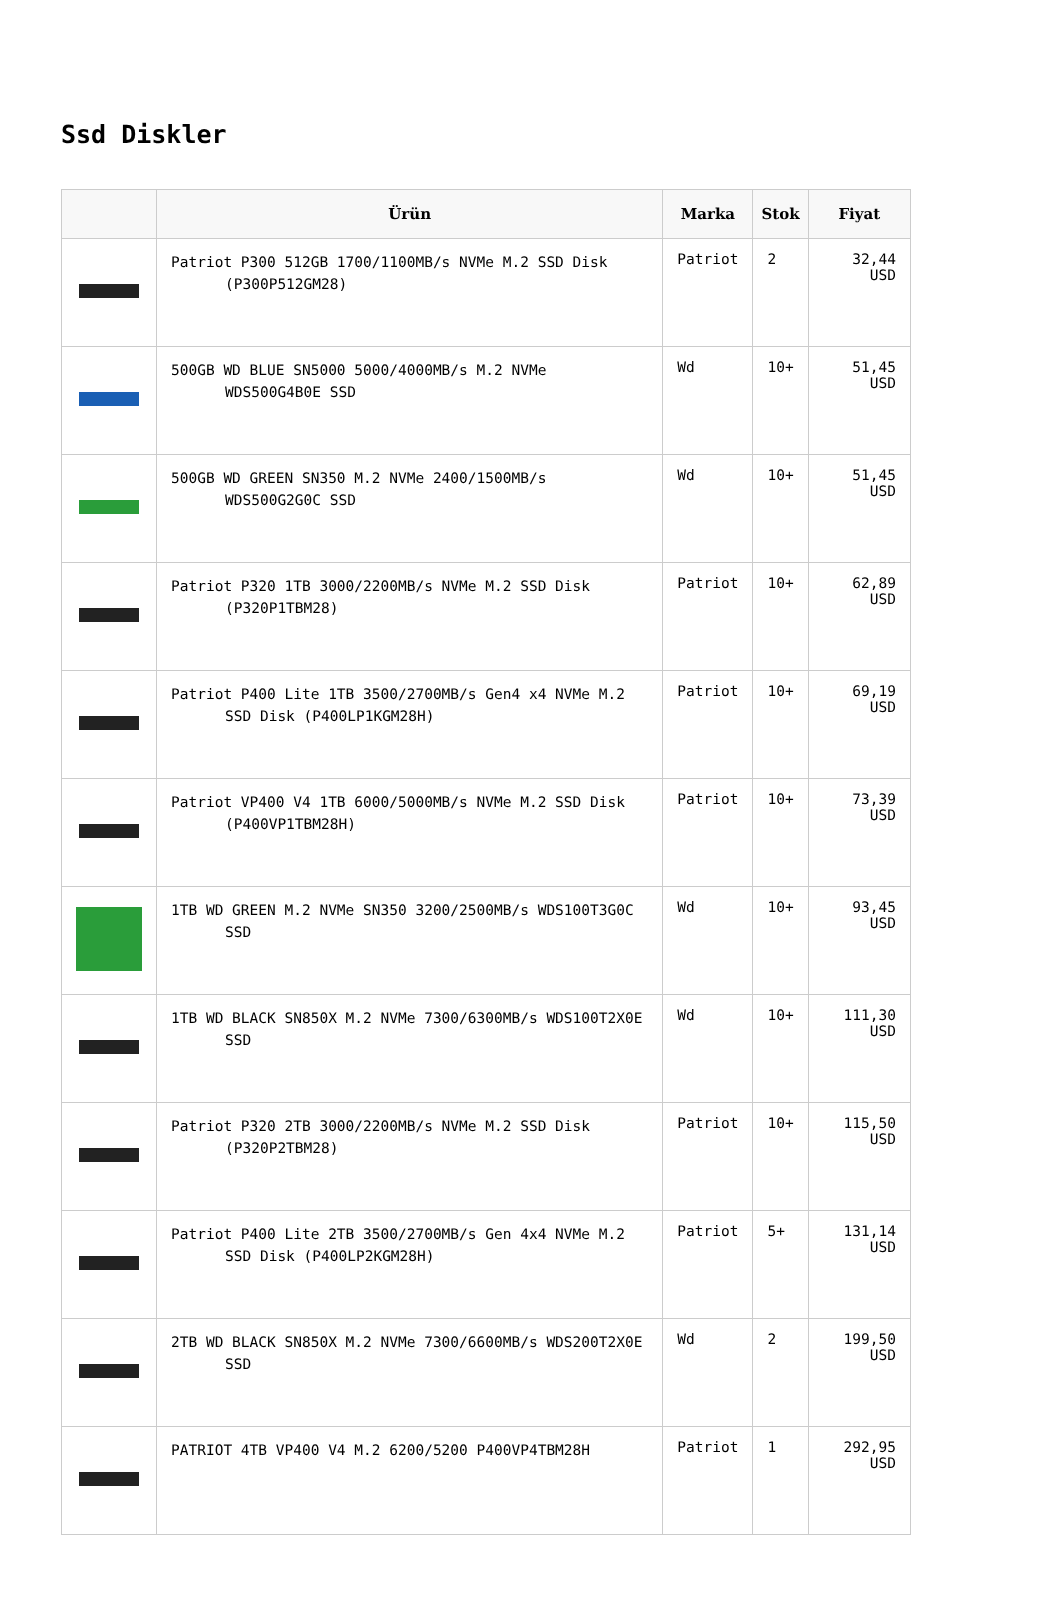Ssd Diskler
| | Ürün | Marka | Stok | Fiyat |
| --- | --- | --- | --- | --- |
| | Patriot P300 512GB 1700/1100MB/s NVMe M.2 SSD Disk (P300P512GM28) | Patriot | 2 | 32,44 USD |
| | 500GB WD BLUE SN5000 5000/4000MB/s M.2 NVMe WDS500G4B0E SSD | Wd | 10+ | 51,45 USD |
| | 500GB WD GREEN SN350 M.2 NVMe 2400/1500MB/s WDS500G2G0C SSD | Wd | 10+ | 51,45 USD |
| | Patriot P320 1TB 3000/2200MB/s NVMe M.2 SSD Disk (P320P1TBM28) | Patriot | 10+ | 62,89 USD |
| | Patriot P400 Lite 1TB 3500/2700MB/s Gen4 x4 NVMe M.2 SSD Disk (P400LP1KGM28H) | Patriot | 10+ | 69,19 USD |
| | Patriot VP400 V4 1TB 6000/5000MB/s NVMe M.2 SSD Disk (P400VP1TBM28H) | Patriot | 10+ | 73,39 USD |
| | 1TB WD GREEN M.2 NVMe SN350 3200/2500MB/s WDS100T3G0C SSD | Wd | 10+ | 93,45 USD |
| | 1TB WD BLACK SN850X M.2 NVMe 7300/6300MB/s WDS100T2X0E SSD | Wd | 10+ | 111,30 USD |
| | Patriot P320 2TB 3000/2200MB/s NVMe M.2 SSD Disk (P320P2TBM28) | Patriot | 10+ | 115,50 USD |
| | Patriot P400 Lite 2TB 3500/2700MB/s Gen 4x4 NVMe M.2 SSD Disk (P400LP2KGM28H) | Patriot | 5+ | 131,14 USD |
| | 2TB WD BLACK SN850X M.2 NVMe 7300/6600MB/s WDS200T2X0E SSD | Wd | 2 | 199,50 USD |
| | PATRIOT 4TB VP400 V4 M.2 6200/5200 P400VP4TBM28H | Patriot | 1 | 292,95 USD |